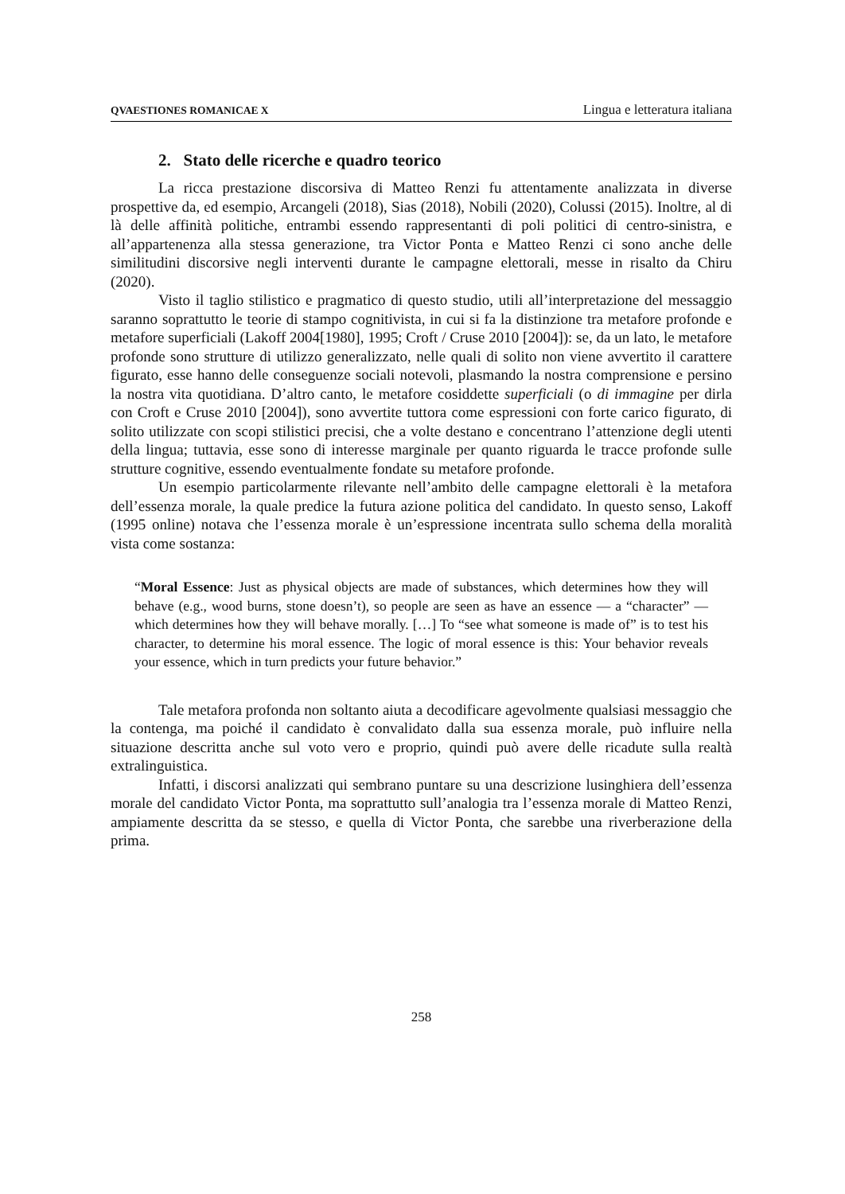QVAESTIONES ROMANICAE X Lingua e letteratura italiana
2. Stato delle ricerche e quadro teorico
La ricca prestazione discorsiva di Matteo Renzi fu attentamente analizzata in diverse prospettive da, ed esempio, Arcangeli (2018), Sias (2018), Nobili (2020), Colussi (2015). Inoltre, al di là delle affinità politiche, entrambi essendo rappresentanti di poli politici di centro-sinistra, e all’appartenenza alla stessa generazione, tra Victor Ponta e Matteo Renzi ci sono anche delle similitudini discorsive negli interventi durante le campagne elettorali, messe in risalto da Chiru (2020).
Visto il taglio stilistico e pragmatico di questo studio, utili all’interpretazione del messaggio saranno soprattutto le teorie di stampo cognitivista, in cui si fa la distinzione tra metafore profonde e metafore superficiali (Lakoff 2004[1980], 1995; Croft / Cruse 2010 [2004]): se, da un lato, le metafore profonde sono strutture di utilizzo generalizzato, nelle quali di solito non viene avvertito il carattere figurato, esse hanno delle conseguenze sociali notevoli, plasmando la nostra comprensione e persino la nostra vita quotidiana. D’altro canto, le metafore cosiddette superficiali (o di immagine per dirla con Croft e Cruse 2010 [2004]), sono avvertite tuttora come espressioni con forte carico figurato, di solito utilizzate con scopi stilistici precisi, che a volte destano e concentrano l’attenzione degli utenti della lingua; tuttavia, esse sono di interesse marginale per quanto riguarda le tracce profonde sulle strutture cognitive, essendo eventualmente fondate su metafore profonde.
Un esempio particolarmente rilevante nell’ambito delle campagne elettorali è la metafora dell’essenza morale, la quale predice la futura azione politica del candidato. In questo senso, Lakoff (1995 online) notava che l’essenza morale è un’espressione incentrata sullo schema della moralità vista come sostanza:
“Moral Essence: Just as physical objects are made of substances, which determines how they will behave (e.g., wood burns, stone doesn’t), so people are seen as have an essence — a “character” — which determines how they will behave morally. […] To “see what someone is made of” is to test his character, to determine his moral essence. The logic of moral essence is this: Your behavior reveals your essence, which in turn predicts your future behavior.”
Tale metafora profonda non soltanto aiuta a decodificare agevolmente qualsiasi messaggio che la contenga, ma poiché il candidato è convalidato dalla sua essenza morale, può influire nella situazione descritta anche sul voto vero e proprio, quindi può avere delle ricadute sulla realtà extralinguistica.
Infatti, i discorsi analizzati qui sembrano puntare su una descrizione lusinghiera dell’essenza morale del candidato Victor Ponta, ma soprattutto sull’analogia tra l’essenza morale di Matteo Renzi, ampiamente descritta da se stesso, e quella di Victor Ponta, che sarebbe una riverberazione della prima.
258